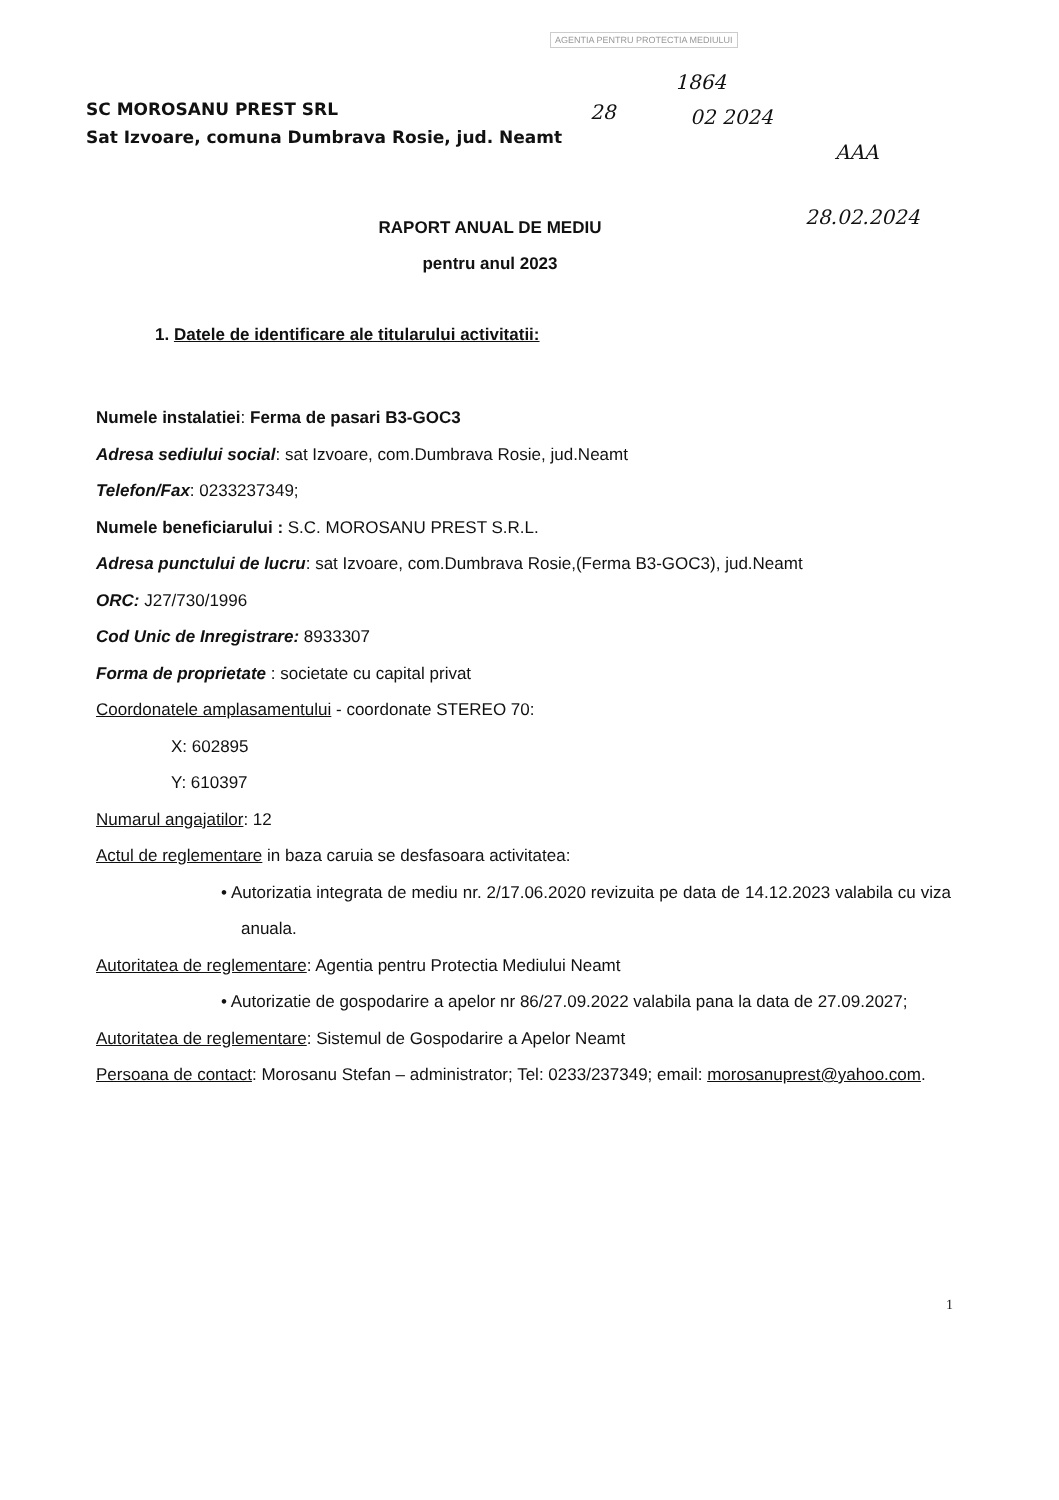AGENTIA PENTRU PROTECTIA MEDIULUI
28
1864
02 2024
AAA
28.02.2024
SC MOROSANU PREST SRL
Sat Izvoare, comuna Dumbrava Rosie, jud. Neamt
RAPORT ANUAL DE MEDIU
pentru anul 2023
1. Datele de identificare ale titularului activitatii:
Numele instalatiei: Ferma de pasari B3-GOC3
Adresa sediului social: sat Izvoare, com.Dumbrava Rosie, jud.Neamt
Telefon/Fax: 0233237349;
Numele beneficiarului : S.C. MOROSANU PREST S.R.L.
Adresa punctului de lucru: sat Izvoare, com.Dumbrava Rosie,(Ferma B3-GOC3), jud.Neamt
ORC: J27/730/1996
Cod Unic de Inregistrare: 8933307
Forma de proprietate : societate cu capital privat
Coordonatele amplasamentului - coordonate STEREO 70:
X: 602895
Y: 610397
Numarul angajatilor: 12
Actul de reglementare in baza caruia se desfasoara activitatea:
• Autorizatia integrata de mediu nr. 2/17.06.2020 revizuita pe data de 14.12.2023 valabila cu viza anuala.
Autoritatea de reglementare: Agentia pentru Protectia Mediului Neamt
• Autorizatie de gospodarire a apelor nr 86/27.09.2022 valabila pana la data de 27.09.2027;
Autoritatea de reglementare: Sistemul de Gospodarire a Apelor Neamt
Persoana de contact: Morosanu Stefan – administrator; Tel: 0233/237349; email: morosanuprest@yahoo.com.
1